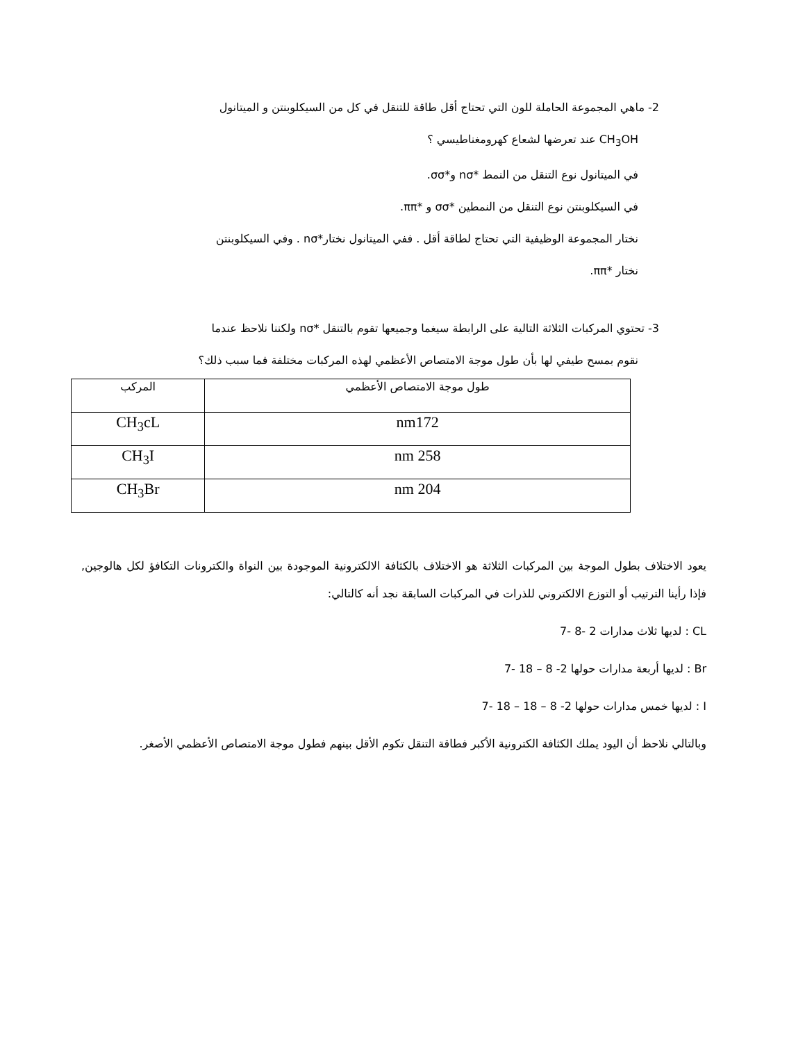2- ماهي المجموعة الحاملة للون التي تحتاج أقل طاقة للتنقل في كل من السيكلوبنتن و الميتانول
CH<sub>3</sub>OH عند تعرضها لشعاع كهرومغناطيسي ؟
في الميتانول نوع التنقل من النمط *nσ و*σσ.
في السيكلوبنتن نوع التنقل من النمطين *σσ و *ππ.
نختار المجموعة الوظيفية التي تحتاج لطاقة أقل . ففي الميتانول نختار*nσ . وفي السيكلوبنتن
نختار *ππ.
3- تحتوي المركبات الثلاثة التالية على الرابطة سيغما وجميعها تقوم بالتنقل *nσ ولكننا نلاحظ عندما
نقوم بمسح طيفي لها بأن طول موجة الامتصاص الأعظمي لهذه المركبات مختلفة فما سبب ذلك؟
| طول موجة الامتصاص الأعظمي | المركب |
| --- | --- |
| nm172 | CH<sub>3</sub>cL |
| nm 258 | CH<sub>3</sub>I |
| nm 204 | CH<sub>3</sub>Br |
يعود الاختلاف بطول الموجة بين المركبات الثلاثة هو الاختلاف بالكثافة الالكترونية الموجودة بين النواة والكترونات التكافؤ لكل هالوجين, فإذا رأينا الترتيب أو التوزع الالكتروني للذرات في المركبات السابقة نجد أنه كالتالي:
CL : لديها ثلاث مدارات 2 -8 -7
Br : لديها أربعة مدارات حولها 2- 8 – 18 -7
I : لديها خمس مدارات حولها 2- 8 – 18 – 18 -7
وبالتالي نلاحظ أن اليود يملك الكثافة الكترونية الأكبر فطاقة التنقل تكوم الأقل بينهم فطول موجة الامتصاص الأعظمي الأصغر.